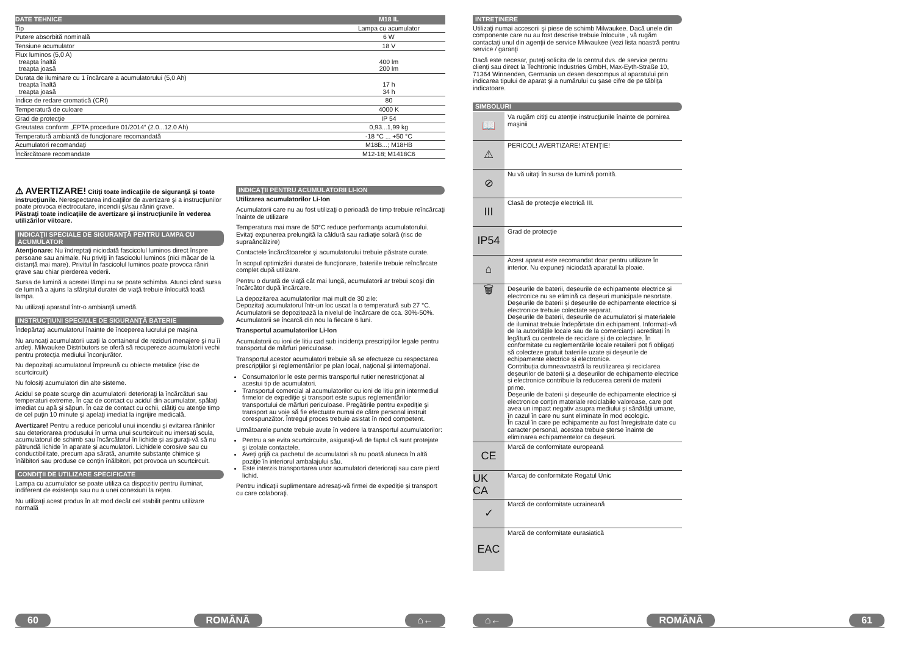| DATE TEHNICE | M18 IL |
| --- | --- |
| Tip | Lampa cu acumulator |
| Putere absorbită nominală | 6 W |
| Tensiune acumulator | 18 V |
| Flux luminos (5,0 A) treapta înaltă treapta joasă | 400 lm 200 lm |
| Durata de iluminare cu 1 încărcare a acumulatorului (5,0 Ah) treapta înaltă treapta joasă | 17 h 34 h |
| Indice de redare cromatică (CRI) | 80 |
| Temperatură de culoare | 4000 K |
| Grad de protecţie | IP 54 |
| Greutatea conform „EPTA procedure 01/2014“ (2.0...12.0 Ah) | 0,93...1,99 kg |
| Temperatură ambiantă de funcţionare recomandată | -18 °C ... +50 °C |
| Acumulatori recomandaţi | M18B...; M18HB |
| Încărcătoare recomandate | M12-18; M1418C6 |
⚠ AVERTIZARE! Citiţi toate indicaţiile de siguranţă şi toate instrucţiunile. Nerespectarea indicaţiilor de avertizare şi a instrucţiunilor poate provoca electrocutare, incendii şi/sau răniri grave.
Păstraţi toate indicaţiile de avertizare şi instrucţiunile în vederea utilizărilor viitoare.
INDICAŢII SPECIALE DE SIGURANŢĂ PENTRU LAMPA CU ACUMULATOR
Atenţionare: Nu îndreptaţi niciodată fascicolul luminos direct înspre persoane sau animale. Nu priviţi în fascicolul luminos (nici măcar de la distanţă mai mare). Privitul în fascicolul luminos poate provoca răniri grave sau chiar pierderea vederii.
Sursa de lumină a acestei lămpi nu se poate schimba. Atunci când sursa de lumină a ajuns la sfârşitul duratei de viaţă trebuie înlocuită toată lampa.
Nu utilizaţi aparatul într-o ambianţă umedă.
INSTRUCŢIUNI SPECIALE DE SIGURANŢĂ BATERIE
Îndepărtaţi acumulatorul înainte de începerea lucrului pe maşina
Nu aruncaţi acumulatorii uzaţi la containerul de reziduri menajere şi nu îi ardeţi. Milwaukee Distributors se oferă să recupereze acumulatorii vechi pentru protecţia mediului înconjurător.
Nu depozitaţi acumulatorul împreună cu obiecte metalice (risc de scurtcircuit)
Nu folosiţi acumulatori din alte sisteme.
Acidul se poate scurge din acumulatorii deterioraţi la încărcături sau temperaturi extreme. În caz de contact cu acidul din acumulator, spălaţi imediat cu apă şi săpun. În caz de contact cu ochii, clătiţi cu atenţie timp de cel puţin 10 minute şi apelaţi imediat la ingrijire medicală.
Avertizare! Pentru a reduce pericolul unui incendiu și evitarea rănirilor sau deteriorarea produsului în urma unui scurtcircuit nu imersați scula, acumulatorul de schimb sau încărcătorul în lichide și asigurați-vă să nu pătrundă lichide în aparate și acumulatori. Lichidele corosive sau cu conductibilitate, precum apa sărată, anumite substanțe chimice și înălbitori sau produse ce conțin înălbitori, pot provoca un scurtcircuit.
CONDIŢII DE UTILIZARE SPECIFICATE
Lampa cu acumulator se poate utiliza ca dispozitiv pentru iluminat, indiferent de existența sau nu a unei conexiuni la rețea.
Nu utilizaţi acest produs în alt mod decât cel stabilit pentru utilizare normală
INDICAŢII PENTRU ACUMULATORII LI-ION
Utilizarea acumulatorilor Li-Ion
Acumulatorii care nu au fost utilizaţi o perioadă de timp trebuie reîncărcaţi înainte de utilizare
Temperatura mai mare de 50°C reduce performanţa acumulatorului. Evitaţi expunerea prelungită la căldură sau radiaţie solară (risc de supraâncălzire)
Contactele încărcătoarelor şi acumulatorului trebuie păstrate curate.
În scopul optimizării duratei de funcţionare, bateriile trebuie reîncărcate complet după utilizare.
Pentru o durată de viaţă cât mai lungă, acumulatorii ar trebui scoşi din încărcător după încărcare.
La depozitarea acumulatorilor mai mult de 30 zile:
Depozitaţi acumulatorul într-un loc uscat la o temperatură sub 27 °C.
Acumulatorii se depozitează la nivelul de încărcare de cca. 30%-50%.
Acumulatorii se încarcă din nou la fiecare 6 luni.
Transportul acumulatorilor Li-Ion
Acumulatorii cu ioni de litiu cad sub incidenţa prescripţiilor legale pentru transportul de mărfuri periculoase.
Transportul acestor acumulatori trebuie să se efectueze cu respectarea prescripţiilor şi reglementărilor pe plan local, naţional şi internaţional.
Consumatorilor le este permis transportul rutier nerestricţionat al acestui tip de acumulatori.
Transportul comercial al acumulatorilor cu ioni de litiu prin intermediul firmelor de expediţie şi transport este supus reglementărilor transportului de mărfuri periculoase. Pregătirile pentru expediţie şi transport au voie să fie efectuate numai de către personal instruit corespunzător. Întregul proces trebuie asistat în mod competent.
Următoarele puncte trebuie avute în vedere la transportul acumulatorilor:
Pentru a se evita scurtcircuite, asiguraţi-vă de faptul că sunt protejate şi izolate contactele.
Aveţi grijă ca pachetul de acumulatori să nu poată aluneca în altă poziţie în interiorul ambalajului său.
Este interzis transportarea unor acumulatori deterioraţi sau care pierd lichid.
Pentru indicaţii suplimentare adresaţi-vă firmei de expediţie şi transport cu care colaboraţi.
60 ROMÂNĂ ⌂←
INTREŢINERE
Utilizaţi numai accesorii şi piese de schimb Milwaukee. Dacă unele din componente care nu au fost descrise trebuie înlocuite , vă rugăm contactaţi unul din agenţii de service Milwaukee (vezi lista noastră pentru service / garanţi
Dacă este necesar, puteţi solicita de la centrul dvs. de service pentru clienţi sau direct la Techtronic Industries GmbH, Max-Eyth-Straße 10, 71364 Winnenden, Germania un desen descompus al aparatului prin indicarea tipului de aparat şi a numărului cu şase cifre de pe tăbliţa indicatoare.
SIMBOLURI
📖
Va rugăm citiţi cu atenţie instrucţiunile înainte de pornirea maşinii
⚠
PERICOL! AVERTIZARE! ATENŢIE!
⊘
Nu vă uitaţi în sursa de lumină pornită.
III
Clasă de protecţie electrică III.
IP54
Grad de protecţie
⌂
Acest aparat este recomandat doar pentru utilizare în interior. Nu expuneţi niciodată aparatul la ploaie.
🗑
Deșeurile de baterii, deșeurile de echipamente electrice și electronice nu se elimină ca deșeuri municipale nesortate.
Deșeurile de baterii și deșeurile de echipamente electrice și electronice trebuie colectate separat.
Deșeurile de baterii, deșeurile de acumulatori și materialele de iluminat trebuie îndepărtate din echipament. Informați-vă de la autoritățile locale sau de la comercianții acreditați în legătură cu centrele de reciclare și de colectare. În conformitate cu reglementările locale retailerii pot fi obligați să colecteze gratuit bateriile uzate și deșeurile de echipamente electrice și electronice.
Contribuția dumneavoastră la reutilizarea și reciclarea deșeurilor de baterii și a deșeurilor de echipamente electrice și electronice contribuie la reducerea cererii de materii prime.
Deșeurile de baterii și deșeurile de echipamente electrice și electronice conțin materiale reciclabile valoroase, care pot avea un impact negativ asupra mediului și sănătății umane, în cazul în care nu sunt eliminate în mod ecologic.
În cazul în care pe echipamente au fost înregistrate date cu caracter personal, acestea trebuie șterse înainte de eliminarea echipamentelor ca deșeuri.
CE
Marcă de conformitate europeană
UK CA
Marcaj de conformitate Regatul Unic
✓
Marcă de conformitate ucraineană
EAC
Marcă de conformitate eurasiatică
⌂← ROMÂNĂ 61